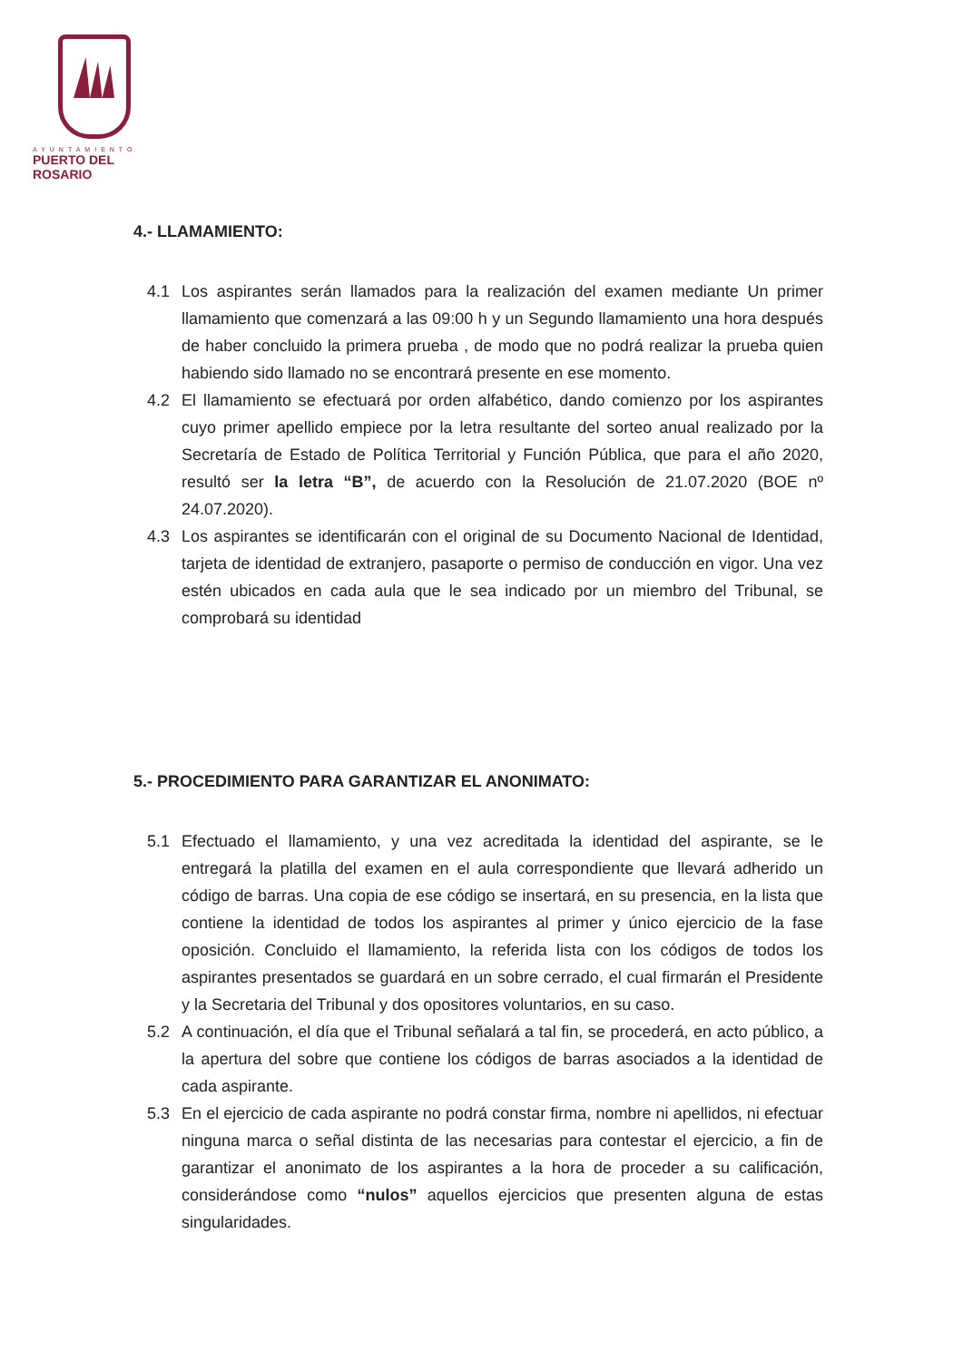AYUNTAMIENTO
PUERTO DEL ROSARIO
4.- LLAMAMIENTO:
4.1 Los aspirantes serán llamados para la realización del examen mediante Un primer llamamiento que comenzará a las 09:00 h y un Segundo llamamiento una hora después de haber concluido la primera prueba , de modo que no podrá realizar la prueba quien habiendo sido llamado no se encontrará presente en ese momento.
4.2 El llamamiento se efectuará por orden alfabético, dando comienzo por los aspirantes cuyo primer apellido empiece por la letra resultante del sorteo anual realizado por la Secretaría de Estado de Política Territorial y Función Pública, que para el año 2020, resultó ser la letra “B”, de acuerdo con la Resolución de 21.07.2020 (BOE nº 24.07.2020).
4.3 Los aspirantes se identificarán con el original de su Documento Nacional de Identidad, tarjeta de identidad de extranjero, pasaporte o permiso de conducción en vigor. Una vez estén ubicados en cada aula que le sea indicado por un miembro del Tribunal, se comprobará su identidad
5.- PROCEDIMIENTO PARA GARANTIZAR EL ANONIMATO:
5.1 Efectuado el llamamiento, y una vez acreditada la identidad del aspirante, se le entregará la platilla del examen en el aula correspondiente que llevará adherido un código de barras. Una copia de ese código se insertará, en su presencia, en la lista que contiene la identidad de todos los aspirantes al primer y único ejercicio de la fase oposición. Concluido el llamamiento, la referida lista con los códigos de todos los aspirantes presentados se guardará en un sobre cerrado, el cual firmarán el Presidente y la Secretaria del Tribunal y dos opositores voluntarios, en su caso.
5.2 A continuación, el día que el Tribunal señalará a tal fin, se procederá, en acto público, a la apertura del sobre que contiene los códigos de barras asociados a la identidad de cada aspirante.
5.3 En el ejercicio de cada aspirante no podrá constar firma, nombre ni apellidos, ni efectuar ninguna marca o señal distinta de las necesarias para contestar el ejercicio, a fin de garantizar el anonimato de los aspirantes a la hora de proceder a su calificación, considerándose como “nulos” aquellos ejercicios que presenten alguna de estas singularidades.